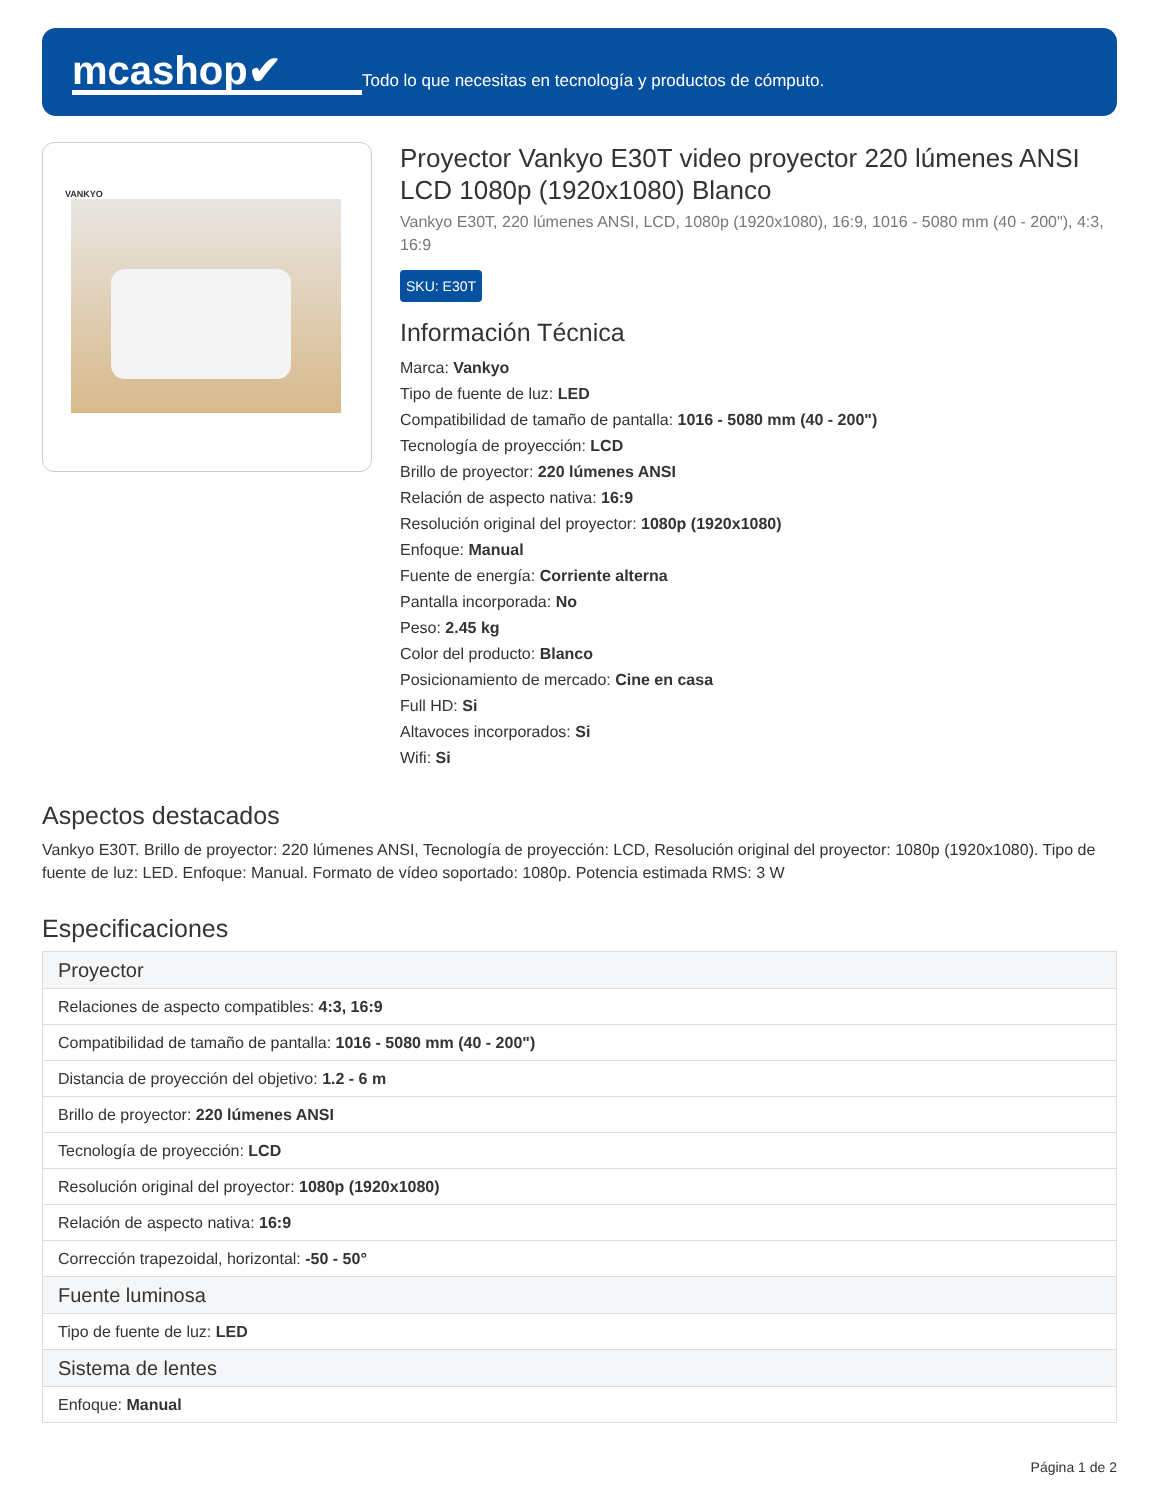mcashop✔
Todo lo que necesitas en tecnología y productos de cómputo.
VANKYO
Proyector Vankyo E30T video proyector 220 lúmenes ANSI LCD 1080p (1920x1080) Blanco
Vankyo E30T, 220 lúmenes ANSI, LCD, 1080p (1920x1080), 16:9, 1016 - 5080 mm (40 - 200"), 4:3, 16:9
SKU: E30T
Información Técnica
Marca: Vankyo
Tipo de fuente de luz: LED
Compatibilidad de tamaño de pantalla: 1016 - 5080 mm (40 - 200")
Tecnología de proyección: LCD
Brillo de proyector: 220 lúmenes ANSI
Relación de aspecto nativa: 16:9
Resolución original del proyector: 1080p (1920x1080)
Enfoque: Manual
Fuente de energía: Corriente alterna
Pantalla incorporada: No
Peso: 2.45 kg
Color del producto: Blanco
Posicionamiento de mercado: Cine en casa
Full HD: Si
Altavoces incorporados: Si
Wifi: Si
Aspectos destacados
Vankyo E30T. Brillo de proyector: 220 lúmenes ANSI, Tecnología de proyección: LCD, Resolución original del proyector: 1080p (1920x1080). Tipo de fuente de luz: LED. Enfoque: Manual. Formato de vídeo soportado: 1080p. Potencia estimada RMS: 3 W
Especificaciones
| Proyector |
| --- |
| Relaciones de aspecto compatibles: 4:3, 16:9 |
| Compatibilidad de tamaño de pantalla: 1016 - 5080 mm (40 - 200") |
| Distancia de proyección del objetivo: 1.2 - 6 m |
| Brillo de proyector: 220 lúmenes ANSI |
| Tecnología de proyección: LCD |
| Resolución original del proyector: 1080p (1920x1080) |
| Relación de aspecto nativa: 16:9 |
| Corrección trapezoidal, horizontal: -50 - 50° |
| Fuente luminosa |
| Tipo de fuente de luz: LED |
| Sistema de lentes |
| Enfoque: Manual |
Página 1 de 2